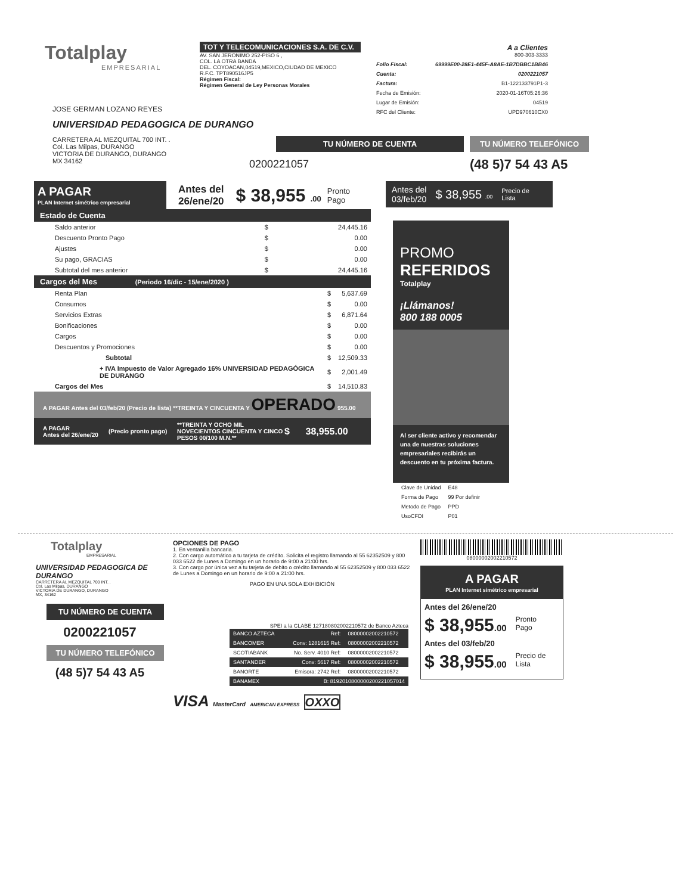Totalplay
EMPRESARIAL
TOT Y TELECOMUNICACIONES S.A. DE C.V.
AV. SAN JERONIMO 252-PISO 6 ,
COL. LA OTRA BANDA
DEL. COYOACAN,04519,MEXICO,CIUDAD DE MEXICO
R.F.C. TPT890516JP5
Régimen Fiscal:
Régimen General de Ley Personas Morales
| | A a Clientes 800-303-3333 |
| Folio Fiscal: | 69999E00-28E1-445F-A8AE-1B7DBBC1BB46 |
| Cuenta: | 0200221057 |
| Factura: | B1-122133791P1-3 |
| Fecha de Emisión: | 2020-01-16T05:26:36 |
| Lugar de Emisión: | 04519 |
| RFC del Cliente: | UPD970610CX0 |
JOSE GERMAN LOZANO REYES
UNIVERSIDAD PEDAGOGICA DE DURANGO
CARRETERA AL MEZQUITAL 700 INT. .
Col. Las Milpas, DURANGO
VICTORIA DE DURANGO, DURANGO
MX 34162
TU NÚMERO DE CUENTA
0200221057
TU NÚMERO TELEFÓNICO
(48 5)7 54 43 A5
A PAGAR
PLAN Internet simétrico empresarial
Antes del
26/ene/20
$ 38,955 .00
Pronto
Pago
Estado de Cuenta
| Saldo anterior | $ | 24,445.16 |
| Descuento Pronto Pago | $ | 0.00 |
| Ajustes | $ | 0.00 |
| Su pago, GRACIAS | $ | 0.00 |
| Subtotal del mes anterior | $ | 24,445.16 |
Cargos del Mes (Periodo 16/dic - 15/ene/2020 )
| Renta Plan | $ | 5,637.69 |
| Consumos | $ | 0.00 |
| Servicios Extras | $ | 6,871.64 |
| Bonificaciones | $ | 0.00 |
| Cargos | $ | 0.00 |
| Descuentos y Promociones | $ | 0.00 |
| Subtotal | $ | 12,509.33 |
| + IVA Impuesto de Valor Agregado 16% UNIVERSIDAD PEDAGÓGICA DE DURANGO | $ | 2,001.49 |
| Cargos del Mes | $ | 14,510.83 |
A PAGAR Antes del 03/feb/20 (Precio de lista) **TREINTA Y CINCUENTA Y OPERADO 955.00
A PAGAR
Antes del 26/ene/20
(Precio pronto pago)
**TREINTA Y OCHO MIL NOVECIENTOS CINCUENTA Y CINCO PESOS 00/100 M.N.**
$ 38,955.00
Antes del
03/feb/20
$ 38,955 .00
Precio de
Lista
PROMO
REFERIDOS
Totalplay
¡Llámanos!
800 188 0005
Al ser cliente activo y recomendar una de nuestras soluciones empresariales recibirás un descuento en tu próxima factura.
| Clave de Unidad | E48 |
| Forma de Pago | 99 Por definir |
| Metodo de Pago | PPD |
| UsoCFDI | P01 |
Totalplay
EMPRESARIAL
UNIVERSIDAD PEDAGOGICA DE DURANGO
CARRETERA AL MEZQUITAL 700 INT. .
Col. Las Milpas, DURANGO
VICTORIA DE DURANGO, DURANGO
MX, 34162
TU NÚMERO DE CUENTA
0200221057
TU NÚMERO TELEFÓNICO
(48 5)7 54 43 A5
OPCIONES DE PAGO
1. En ventanilla bancaria.
2. Con cargo automático a tu tarjeta de crédito. Solicita el registro llamando al 55 62352509 y 800 033 6522 de Lunes a Domingo en un horario de 9:00 a 21:00 hrs.
3. Con cargo por única vez a tu tarjeta de debito o crédito llamando al 55 62352509 y 800 033 6522 de Lunes a Domingo en un horario de 9:00 a 21:00 hrs.
PAGO EN UNA SOLA EXHIBICIÓN
SPEI a la CLABE 127180802002210572 de Banco Azteca
| BANCO AZTECA | Ref: | 08000002002210572 |
| BANCOMER | Conv: 1281615 Ref: | 08000002002210572 |
| SCOTIABANK | No. Serv. 4010 Ref: | 08000002002210572 |
| SANTANDER | Conv: 5617 Ref: | 08000002002210572 |
| BANORTE | Emisora: 2742 Ref: | 08000002002210572 |
| BANAMEX | B: 8192010800000200221057014 | |
VISA MasterCard AMERICAN EXPRESS OXXO
08000002002210572
A PAGAR
PLAN Internet simétrico empresarial
Antes del 26/ene/20
$ 38,955.00
Pronto
Pago
Antes del 03/feb/20
$ 38,955.00
Precio de
Lista